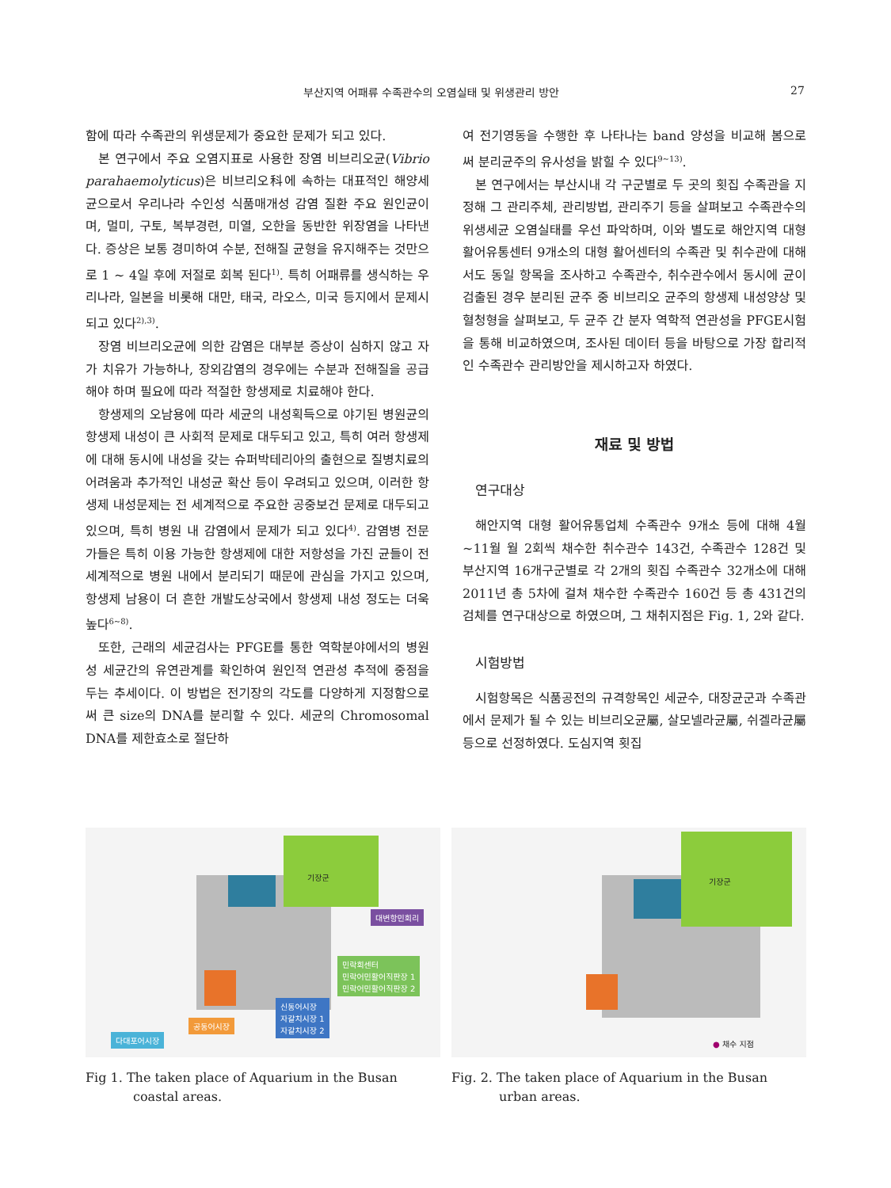부산지역 어패류 수족관수의 오염실태 및 위생관리 방안 27
함에 따라 수족관의 위생문제가 중요한 문제가 되고 있다.
본 연구에서 주요 오염지표로 사용한 장염 비브리오균(Vibrio parahaemolyticus)은 비브리오科에 속하는 대표적인 해양세균으로서 우리나라 수인성 식품매개성 감염 질환 주요 원인균이며, 멀미, 구토, 복부경련, 미열, 오한을 동반한 위장염을 나타낸다. 증상은 보통 경미하여 수분, 전해질 균형을 유지해주는 것만으로 1 ~ 4일 후에 저절로 회복 된다<sup>1)</sup>. 특히 어패류를 생식하는 우리나라, 일본을 비롯해 대만, 태국, 라오스, 미국 등지에서 문제시되고 있다<sup>2),3)</sup>.
장염 비브리오균에 의한 감염은 대부분 증상이 심하지 않고 자가 치유가 가능하나, 장외감염의 경우에는 수분과 전해질을 공급해야 하며 필요에 따라 적절한 항생제로 치료해야 한다.
항생제의 오남용에 따라 세균의 내성획득으로 야기된 병원균의 항생제 내성이 큰 사회적 문제로 대두되고 있고, 특히 여러 항생제에 대해 동시에 내성을 갖는 슈퍼박테리아의 출현으로 질병치료의 어려움과 추가적인 내성균 확산 등이 우려되고 있으며, 이러한 항생제 내성문제는 전 세계적으로 주요한 공중보건 문제로 대두되고 있으며, 특히 병원 내 감염에서 문제가 되고 있다<sup>4)</sup>. 감염병 전문가들은 특히 이용 가능한 항생제에 대한 저항성을 가진 균들이 전 세계적으로 병원 내에서 분리되기 때문에 관심을 가지고 있으며, 항생제 남용이 더 흔한 개발도상국에서 항생제 내성 정도는 더욱 높다<sup>6~8)</sup>.
또한, 근래의 세균검사는 PFGE를 통한 역학분야에서의 병원성 세균간의 유연관계를 확인하여 원인적 연관성 추적에 중점을 두는 추세이다. 이 방법은 전기장의 각도를 다양하게 지정함으로써 큰 size의 DNA를 분리할 수 있다. 세균의 Chromosomal DNA를 제한효소로 절단하
여 전기영동을 수행한 후 나타나는 band 양성을 비교해 봄으로써 분리균주의 유사성을 밝힐 수 있다<sup>9~13)</sup>.
본 연구에서는 부산시내 각 구군별로 두 곳의 횟집 수족관을 지정해 그 관리주체, 관리방법, 관리주기 등을 살펴보고 수족관수의 위생세균 오염실태를 우선 파악하며, 이와 별도로 해안지역 대형 활어유통센터 9개소의 대형 활어센터의 수족관 및 취수관에 대해서도 동일 항목을 조사하고 수족관수, 취수관수에서 동시에 균이 검출된 경우 분리된 균주 중 비브리오 균주의 항생제 내성양상 및 혈청형을 살펴보고, 두 균주 간 분자 역학적 연관성을 PFGE시험을 통해 비교하였으며, 조사된 데이터 등을 바탕으로 가장 합리적인 수족관수 관리방안을 제시하고자 하였다.
재료 및 방법
연구대상
해안지역 대형 활어유통업체 수족관수 9개소 등에 대해 4월~11월 월 2회씩 채수한 취수관수 143건, 수족관수 128건 및 부산지역 16개구군별로 각 2개의 횟집 수족관수 32개소에 대해 2011년 총 5차에 걸쳐 채수한 수족관수 160건 등 총 431건의 검체를 연구대상으로 하였으며, 그 채취지점은 Fig. 1, 2와 같다.
시험방법
시험항목은 식품공전의 규격항목인 세균수, 대장균군과 수족관에서 문제가 될 수 있는 비브리오균屬, 살모넬라균屬, 쉬겔라균屬 등으로 선정하였다. 도심지역 횟집
기장군
대변항민회리
민락회센터
민락어민활어직판장 1
민락어민활어직판장 2
신동어시장
자갈치시장 1
자갈치시장 2 공동어시장
다대포어시장
Fig 1. The taken place of Aquarium in the Busan coastal areas.
기장군
● 채수 지점
Fig. 2. The taken place of Aquarium in the Busan urban areas.